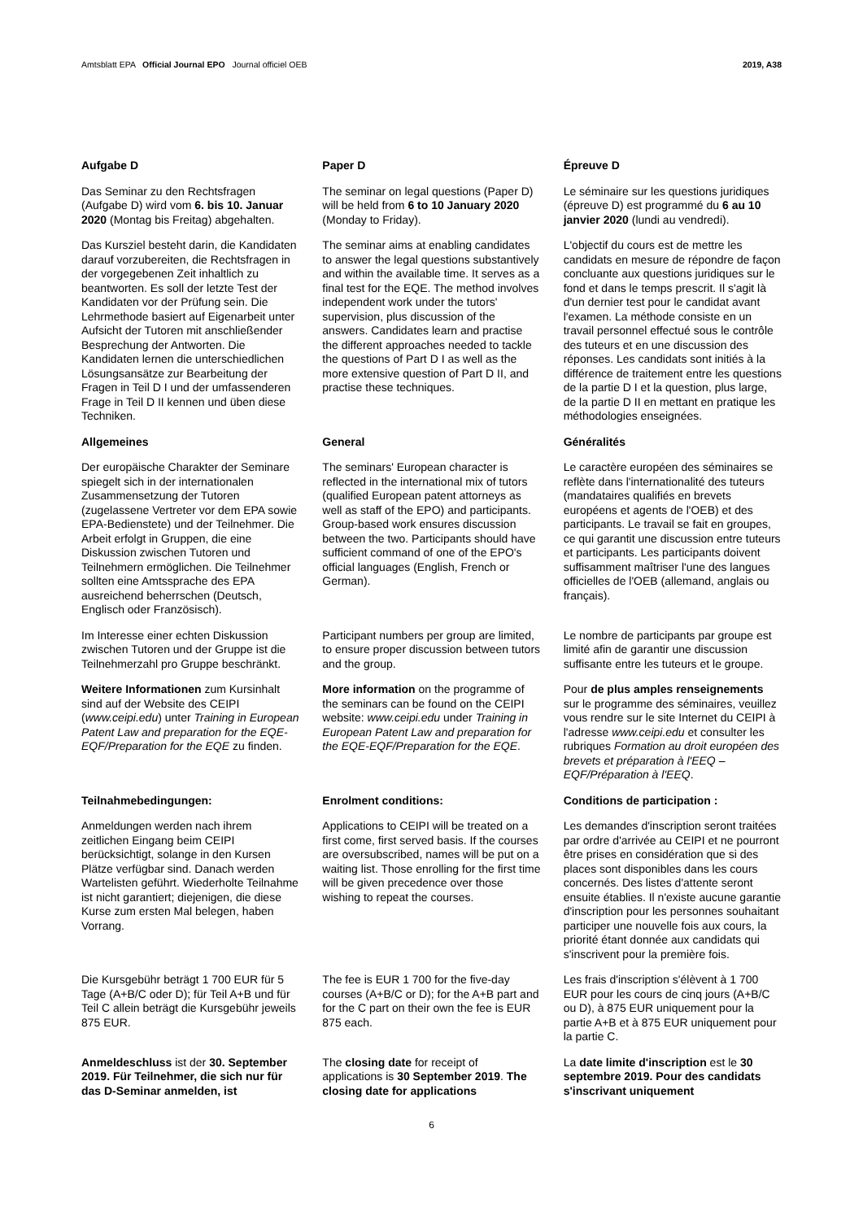Amtsblatt EPA Official Journal EPO Journal officiel OEB 2019, A38
Aufgabe D
Das Seminar zu den Rechtsfragen (Aufgabe D) wird vom 6. bis 10. Januar 2020 (Montag bis Freitag) abgehalten.
Paper D
The seminar on legal questions (Paper D) will be held from 6 to 10 January 2020 (Monday to Friday).
Épreuve D
Le séminaire sur les questions juridiques (épreuve D) est programmé du 6 au 10 janvier 2020 (lundi au vendredi).
Das Kursziel besteht darin, die Kandidaten darauf vorzubereiten, die Rechtsfragen in der vorgegebenen Zeit inhaltlich zu beantworten. Es soll der letzte Test der Kandidaten vor der Prüfung sein. Die Lehrmethode basiert auf Eigenarbeit unter Aufsicht der Tutoren mit anschließender Besprechung der Antworten. Die Kandidaten lernen die unterschiedlichen Lösungsansätze zur Bearbeitung der Fragen in Teil D I und der umfassenderen Frage in Teil D II kennen und üben diese Techniken.
The seminar aims at enabling candidates to answer the legal questions substantively and within the available time. It serves as a final test for the EQE. The method involves independent work under the tutors' supervision, plus discussion of the answers. Candidates learn and practise the different approaches needed to tackle the questions of Part D I as well as the more extensive question of Part D II, and practise these techniques.
L'objectif du cours est de mettre les candidats en mesure de répondre de façon concluante aux questions juridiques sur le fond et dans le temps prescrit. Il s'agit là d'un dernier test pour le candidat avant l'examen. La méthode consiste en un travail personnel effectué sous le contrôle des tuteurs et en une discussion des réponses. Les candidats sont initiés à la différence de traitement entre les questions de la partie D I et la question, plus large, de la partie D II en mettant en pratique les méthodologies enseignées.
Allgemeines
Der europäische Charakter der Seminare spiegelt sich in der internationalen Zusammensetzung der Tutoren (zugelassene Vertreter vor dem EPA sowie EPA-Bedienstete) und der Teilnehmer. Die Arbeit erfolgt in Gruppen, die eine Diskussion zwischen Tutoren und Teilnehmern ermöglichen. Die Teilnehmer sollten eine Amtssprache des EPA ausreichend beherrschen (Deutsch, Englisch oder Französisch).
General
The seminars' European character is reflected in the international mix of tutors (qualified European patent attorneys as well as staff of the EPO) and participants. Group-based work ensures discussion between the two. Participants should have sufficient command of one of the EPO's official languages (English, French or German).
Généralités
Le caractère européen des séminaires se reflète dans l'internationalité des tuteurs (mandataires qualifiés en brevets européens et agents de l'OEB) et des participants. Le travail se fait en groupes, ce qui garantit une discussion entre tuteurs et participants. Les participants doivent suffisamment maîtriser l'une des langues officielles de l'OEB (allemand, anglais ou français).
Im Interesse einer echten Diskussion zwischen Tutoren und der Gruppe ist die Teilnehmerzahl pro Gruppe beschränkt.
Participant numbers per group are limited, to ensure proper discussion between tutors and the group.
Le nombre de participants par groupe est limité afin de garantir une discussion suffisante entre les tuteurs et le groupe.
Weitere Informationen zum Kursinhalt sind auf der Website des CEIPI (www.ceipi.edu) unter Training in European Patent Law and preparation for the EQE-EQF/Preparation for the EQE zu finden.
More information on the programme of the seminars can be found on the CEIPI website: www.ceipi.edu under Training in European Patent Law and preparation for the EQE-EQF/Preparation for the EQE.
Pour de plus amples renseignements sur le programme des séminaires, veuillez vous rendre sur le site Internet du CEIPI à l'adresse www.ceipi.edu et consulter les rubriques Formation au droit européen des brevets et préparation à l'EEQ – EQF/Préparation à l'EEQ.
Teilnahmebedingungen:
Anmeldungen werden nach ihrem zeitlichen Eingang beim CEIPI berücksichtigt, solange in den Kursen Plätze verfügbar sind. Danach werden Wartelisten geführt. Wiederholte Teilnahme ist nicht garantiert; diejenigen, die diese Kurse zum ersten Mal belegen, haben Vorrang.
Enrolment conditions:
Applications to CEIPI will be treated on a first come, first served basis. If the courses are oversubscribed, names will be put on a waiting list. Those enrolling for the first time will be given precedence over those wishing to repeat the courses.
Conditions de participation :
Les demandes d'inscription seront traitées par ordre d'arrivée au CEIPI et ne pourront être prises en considération que si des places sont disponibles dans les cours concernés. Des listes d'attente seront ensuite établies. Il n'existe aucune garantie d'inscription pour les personnes souhaitant participer une nouvelle fois aux cours, la priorité étant donnée aux candidats qui s'inscrivent pour la première fois.
Die Kursgebühr beträgt 1 700 EUR für 5 Tage (A+B/C oder D); für Teil A+B und für Teil C allein beträgt die Kursgebühr jeweils 875 EUR.
The fee is EUR 1 700 for the five-day courses (A+B/C or D); for the A+B part and for the C part on their own the fee is EUR 875 each.
Les frais d'inscription s'élèvent à 1 700 EUR pour les cours de cinq jours (A+B/C ou D), à 875 EUR uniquement pour la partie A+B et à 875 EUR uniquement pour la partie C.
Anmeldeschluss ist der 30. September 2019. Für Teilnehmer, die sich nur für das D-Seminar anmelden, ist
The closing date for receipt of applications is 30 September 2019. The closing date for applications
La date limite d'inscription est le 30 septembre 2019. Pour des candidats s'inscrivant uniquement
6